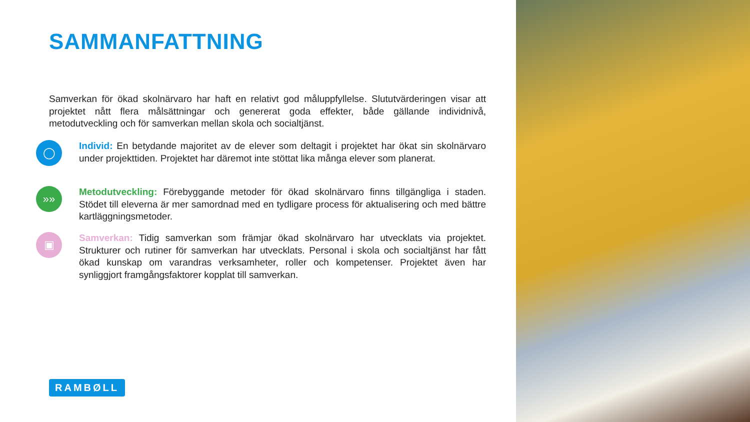SAMMANFATTNING
Samverkan för ökad skolnärvaro har haft en relativt god måluppfyllelse. Slututvärderingen visar att projektet nått flera målsättningar och genererat goda effekter, både gällande individnivå, metodutveckling och för samverkan mellan skola och socialtjänst.
◯
Individ: En betydande majoritet av de elever som deltagit i projektet har ökat sin skolnärvaro under projekttiden. Projektet har däremot inte stöttat lika många elever som planerat.
»»
Metodutveckling: Förebyggande metoder för ökad skolnärvaro finns tillgängliga i staden. Stödet till eleverna är mer samordnad med en tydligare process för aktualisering och med bättre kartläggningsmetoder.
▣
Samverkan: Tidig samverkan som främjar ökad skolnärvaro har utvecklats via projektet. Strukturer och rutiner för samverkan har utvecklats. Personal i skola och socialtjänst har fått ökad kunskap om varandras verksamheter, roller och kompetenser. Projektet även har synliggjort framgångsfaktorer kopplat till samverkan.
RAMBØLL